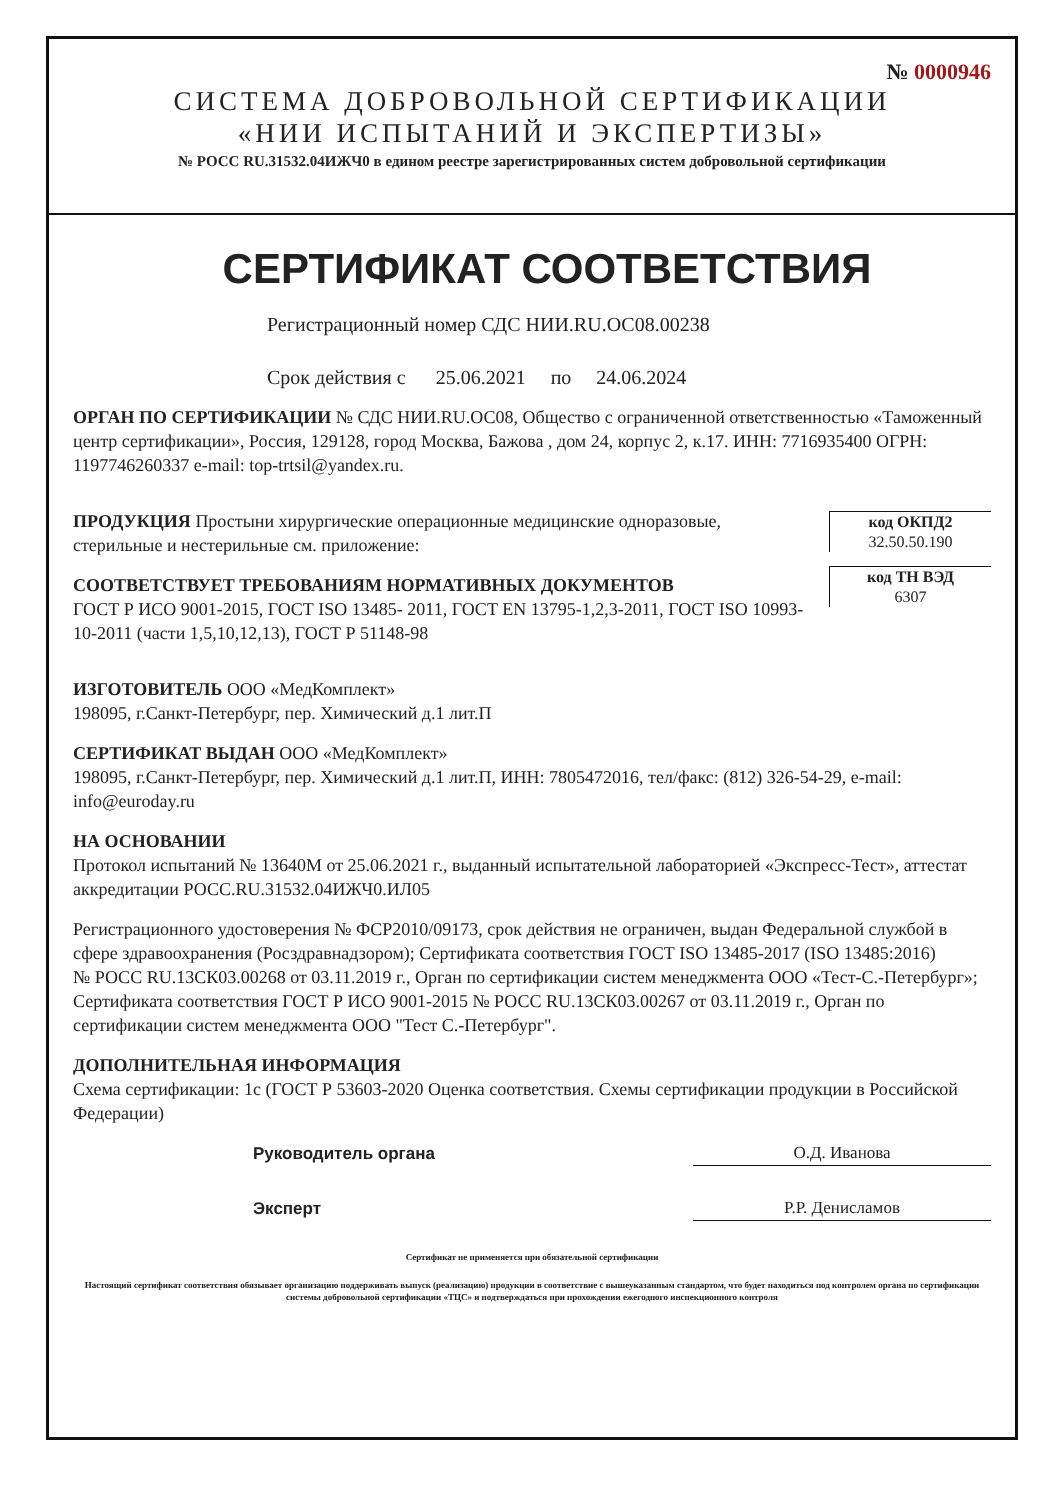№ 0000946
СИСТЕМА ДОБРОВОЛЬНОЙ СЕРТИФИКАЦИИ
«НИИ ИСПЫТАНИЙ И ЭКСПЕРТИЗЫ»
№ РОСС RU.31532.04ИЖЧ0 в едином реестре зарегистрированных систем добровольной сертификации
СЕРТИФИКАТ СООТВЕТСТВИЯ
Регистрационный номер СДС НИИ.RU.ОС08.00238
Срок действия с 25.06.2021 по 24.06.2024
ОРГАН ПО СЕРТИФИКАЦИИ № СДС НИИ.RU.ОС08, Общество с ограниченной ответственностью «Таможенный центр сертификации», Россия, 129128, город Москва, Бажова , дом 24, корпус 2, к.17. ИНН: 7716935400 ОГРН: 1197746260337 e-mail: top-trtsil@yandex.ru.
ПРОДУКЦИЯ Простыни хирургические операционные медицинские одноразовые, стерильные и нестерильные см. приложение:
СООТВЕТСТВУЕТ ТРЕБОВАНИЯМ НОРМАТИВНЫХ ДОКУМЕНТОВ
ГОСТ Р ИСО 9001-2015, ГОСТ ISO 13485- 2011, ГОСТ EN 13795-1,2,3-2011, ГОСТ ISO 10993-10-2011 (части 1,5,10,12,13), ГОСТ Р 51148-98
код ОКПД2
32.50.50.190
код ТН ВЭД
6307
ИЗГОТОВИТЕЛЬ ООО «МедКомплект»
198095, г.Санкт-Петербург, пер. Химический д.1 лит.П
СЕРТИФИКАТ ВЫДАН ООО «МедКомплект»
198095, г.Санкт-Петербург, пер. Химический д.1 лит.П, ИНН: 7805472016, тел/факс: (812) 326-54-29, e-mail: info@euroday.ru
НА ОСНОВАНИИ
Протокол испытаний № 13640М от 25.06.2021 г., выданный испытательной лабораторией «Экспресс-Тест», аттестат аккредитации РОСС.RU.31532.04ИЖЧ0.ИЛ05
Регистрационного удостоверения № ФСР2010/09173, срок действия не ограничен, выдан Федеральной службой в сфере здравоохранения (Росздравнадзором); Сертификата соответствия ГОСТ ISO 13485-2017 (ISO 13485:2016)
№ РОСС RU.13СК03.00268 от 03.11.2019 г., Орган по сертификации систем менеджмента ООО «Тест-С.-Петербург»; Сертификата соответствия ГОСТ Р ИСО 9001-2015 № РОСС RU.13СК03.00267 от 03.11.2019 г., Орган по сертификации систем менеджмента ООО "Тест С.-Петербург".
ДОПОЛНИТЕЛЬНАЯ ИНФОРМАЦИЯ
Схема сертификации: 1с (ГОСТ Р 53603-2020 Оценка соответствия. Схемы сертификации продукции в Российской Федерации)
Руководитель органа
О.Д. Иванова
Эксперт
Р.Р. Денисламов
Сертификат не применяется при обязательной сертификации
Настоящий сертификат соответствия обязывает организацию поддерживать выпуск (реализацию) продукции в соответствие с вышеуказанным стандартом, что будет находиться под контролем органа по сертификации системы добровольной сертификации «ТЦС» и подтверждаться при прохождении ежегодного инспекционного контроля